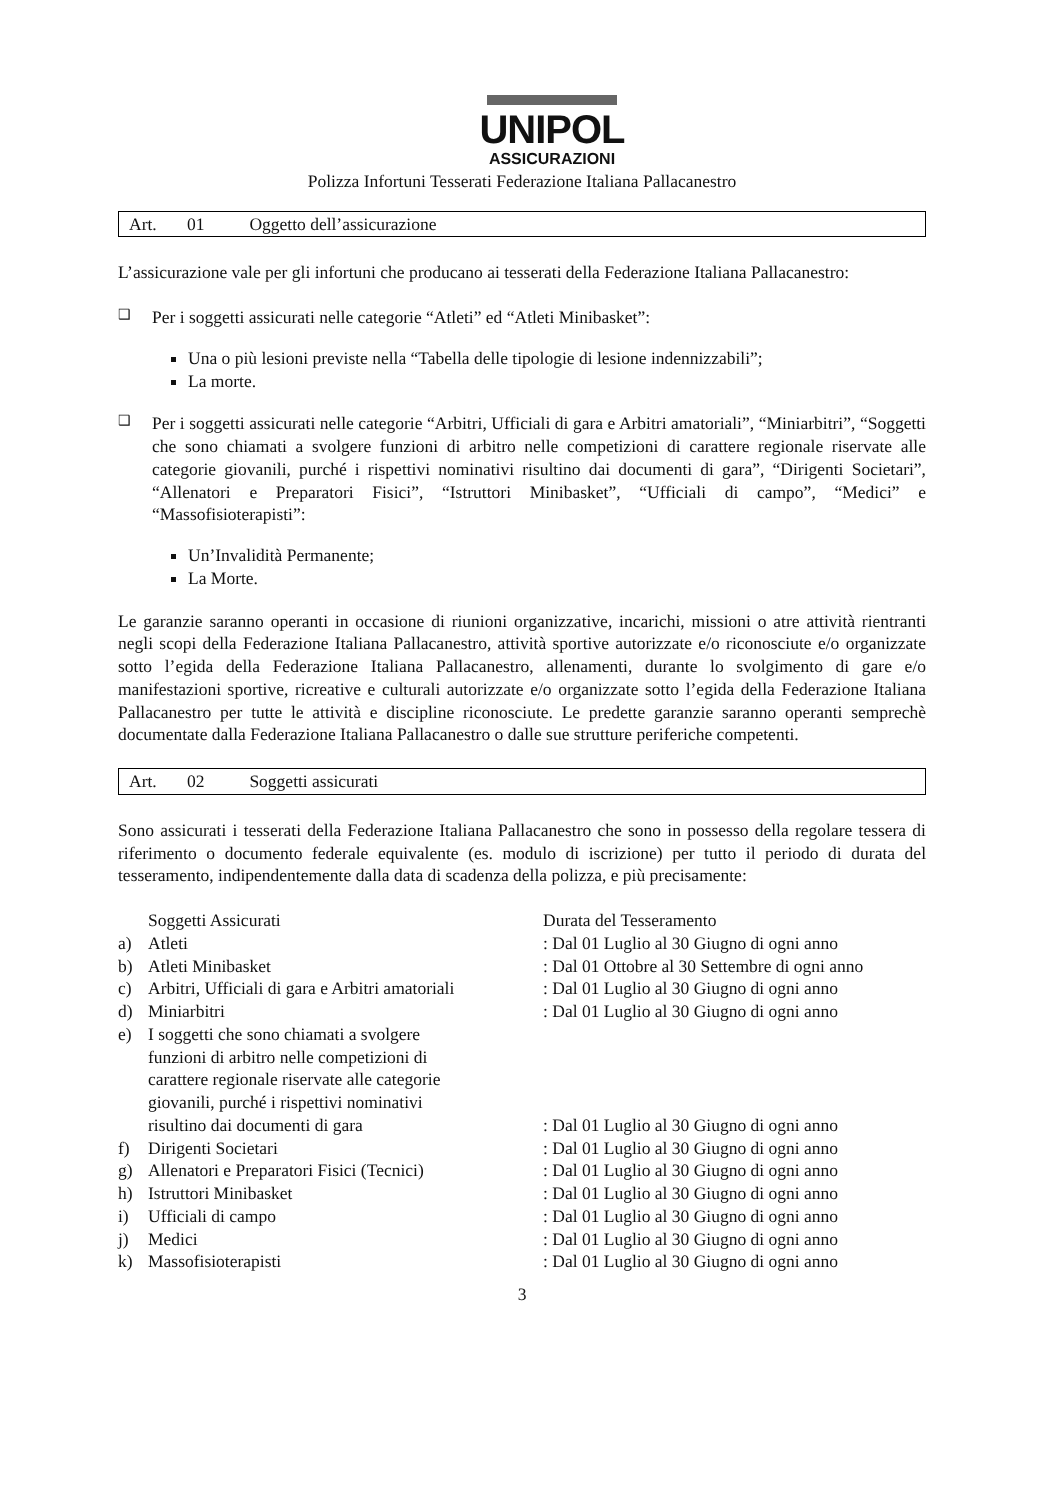UNIPOL
ASSICURAZIONI
Polizza Infortuni Tesserati Federazione Italiana Pallacanestro
Art. 01 Oggetto dell’assicurazione
L’assicurazione vale per gli infortuni che producano ai tesserati della Federazione Italiana Pallacanestro:
❑ Per i soggetti assicurati nelle categorie “Atleti” ed “Atleti Minibasket”:
Una o più lesioni previste nella “Tabella delle tipologie di lesione indennizzabili”;
La morte.
❑ Per i soggetti assicurati nelle categorie “Arbitri, Ufficiali di gara e Arbitri amatoriali”, “Miniarbitri”, “Soggetti che sono chiamati a svolgere funzioni di arbitro nelle competizioni di carattere regionale riservate alle categorie giovanili, purché i rispettivi nominativi risultino dai documenti di gara”, “Dirigenti Societari”, “Allenatori e Preparatori Fisici”, “Istruttori Minibasket”, “Ufficiali di campo”, “Medici” e “Massofisioterapisti”:
Un’Invalidità Permanente;
La Morte.
Le garanzie saranno operanti in occasione di riunioni organizzative, incarichi, missioni o atre attività rientranti negli scopi della Federazione Italiana Pallacanestro, attività sportive autorizzate e/o riconosciute e/o organizzate sotto l’egida della Federazione Italiana Pallacanestro, allenamenti, durante lo svolgimento di gare e/o manifestazioni sportive, ricreative e culturali autorizzate e/o organizzate sotto l’egida della Federazione Italiana Pallacanestro per tutte le attività e discipline riconosciute. Le predette garanzie saranno operanti semprechè documentate dalla Federazione Italiana Pallacanestro o dalle sue strutture periferiche competenti.
Art. 02 Soggetti assicurati
Sono assicurati i tesserati della Federazione Italiana Pallacanestro che sono in possesso della regolare tessera di riferimento o documento federale equivalente (es. modulo di iscrizione) per tutto il periodo di durata del tesseramento, indipendentemente dalla data di scadenza della polizza, e più precisamente:
| | Soggetti Assicurati | Durata del Tesseramento |
| a) | Atleti | : Dal 01 Luglio al 30 Giugno di ogni anno |
| b) | Atleti Minibasket | : Dal 01 Ottobre al 30 Settembre di ogni anno |
| c) | Arbitri, Ufficiali di gara e Arbitri amatoriali | : Dal 01 Luglio al 30 Giugno di ogni anno |
| d) | Miniarbitri | : Dal 01 Luglio al 30 Giugno di ogni anno |
| e) | I soggetti che sono chiamati a svolgere funzioni di arbitro nelle competizioni di carattere regionale riservate alle categorie giovanili, purché i rispettivi nominativi risultino dai documenti di gara | : Dal 01 Luglio al 30 Giugno di ogni anno |
| f) | Dirigenti Societari | : Dal 01 Luglio al 30 Giugno di ogni anno |
| g) | Allenatori e Preparatori Fisici (Tecnici) | : Dal 01 Luglio al 30 Giugno di ogni anno |
| h) | Istruttori Minibasket | : Dal 01 Luglio al 30 Giugno di ogni anno |
| i) | Ufficiali di campo | : Dal 01 Luglio al 30 Giugno di ogni anno |
| j) | Medici | : Dal 01 Luglio al 30 Giugno di ogni anno |
| k) | Massofisioterapisti | : Dal 01 Luglio al 30 Giugno di ogni anno |
3